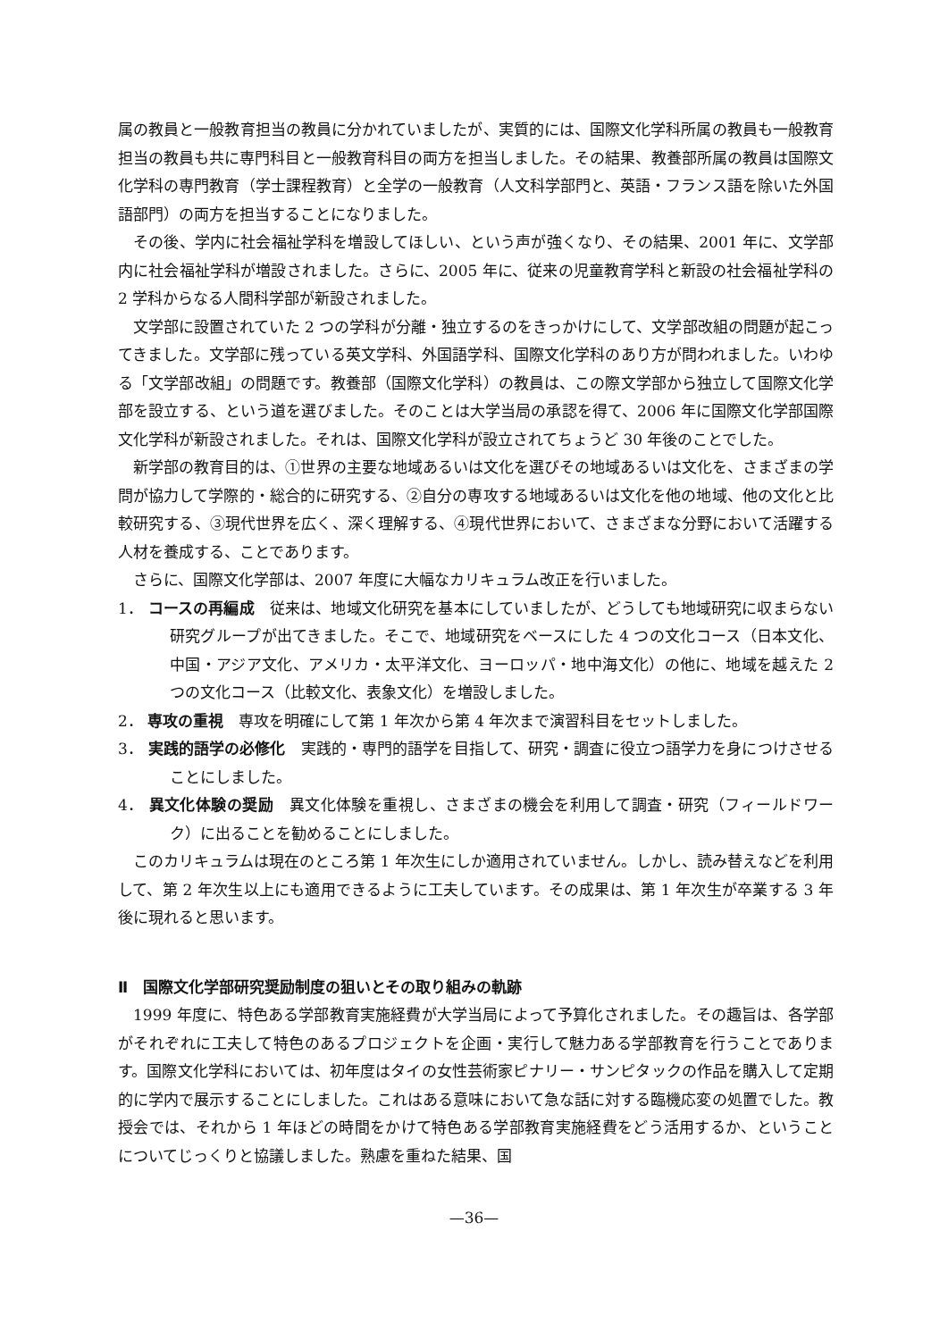属の教員と一般教育担当の教員に分かれていましたが、実質的には、国際文化学科所属の教員も一般教育担当の教員も共に専門科目と一般教育科目の両方を担当しました。その結果、教養部所属の教員は国際文化学科の専門教育（学士課程教育）と全学の一般教育（人文科学部門と、英語・フランス語を除いた外国語部門）の両方を担当することになりました。
その後、学内に社会福祉学科を増設してほしい、という声が強くなり、その結果、2001 年に、文学部内に社会福祉学科が増設されました。さらに、2005 年に、従来の児童教育学科と新設の社会福祉学科の 2 学科からなる人間科学部が新設されました。
文学部に設置されていた 2 つの学科が分離・独立するのをきっかけにして、文学部改組の問題が起こってきました。文学部に残っている英文学科、外国語学科、国際文化学科のあり方が問われました。いわゆる「文学部改組」の問題です。教養部（国際文化学科）の教員は、この際文学部から独立して国際文化学部を設立する、という道を選びました。そのことは大学当局の承認を得て、2006 年に国際文化学部国際文化学科が新設されました。それは、国際文化学科が設立されてちょうど 30 年後のことでした。
新学部の教育目的は、①世界の主要な地域あるいは文化を選びその地域あるいは文化を、さまざまの学問が協力して学際的・総合的に研究する、②自分の専攻する地域あるいは文化を他の地域、他の文化と比較研究する、③現代世界を広く、深く理解する、④現代世界において、さまざまな分野において活躍する人材を養成する、ことであります。
さらに、国際文化学部は、2007 年度に大幅なカリキュラム改正を行いました。
1． コースの再編成　従来は、地域文化研究を基本にしていましたが、どうしても地域研究に収まらない研究グループが出てきました。そこで、地域研究をベースにした 4 つの文化コース（日本文化、中国・アジア文化、アメリカ・太平洋文化、ヨーロッパ・地中海文化）の他に、地域を越えた 2 つの文化コース（比較文化、表象文化）を増設しました。
2． 専攻の重視　専攻を明確にして第 1 年次から第 4 年次まで演習科目をセットしました。
3． 実践的語学の必修化　実践的・専門的語学を目指して、研究・調査に役立つ語学力を身につけさせることにしました。
4． 異文化体験の奨励　異文化体験を重視し、さまざまの機会を利用して調査・研究（フィールドワーク）に出ることを勧めることにしました。
このカリキュラムは現在のところ第 1 年次生にしか適用されていません。しかし、読み替えなどを利用して、第 2 年次生以上にも適用できるように工夫しています。その成果は、第 1 年次生が卒業する 3 年後に現れると思います。
Ⅱ　国際文化学部研究奨励制度の狙いとその取り組みの軌跡
1999 年度に、特色ある学部教育実施経費が大学当局によって予算化されました。その趣旨は、各学部がそれぞれに工夫して特色のあるプロジェクトを企画・実行して魅力ある学部教育を行うことであります。国際文化学科においては、初年度はタイの女性芸術家ピナリー・サンピタックの作品を購入して定期的に学内で展示することにしました。これはある意味において急な話に対する臨機応変の処置でした。教授会では、それから 1 年ほどの時間をかけて特色ある学部教育実施経費をどう活用するか、ということについてじっくりと協議しました。熟慮を重ねた結果、国
—36—